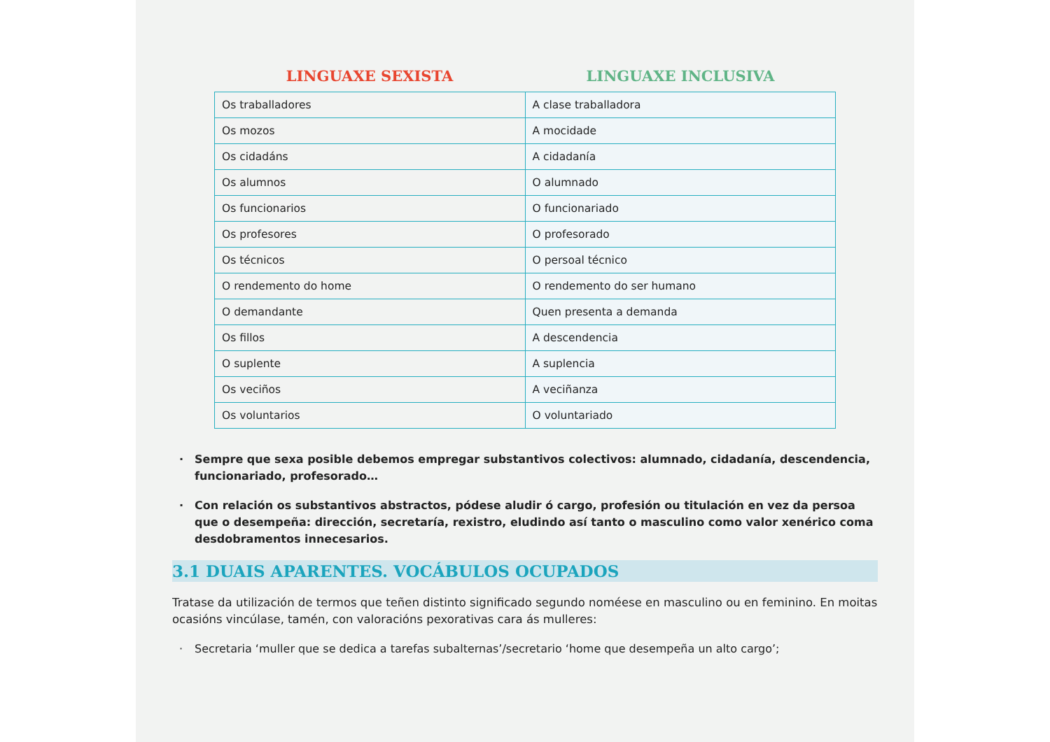LINGUAXE SEXISTA LINGUAXE INCLUSIVA
| Os traballadores | A clase traballadora |
| Os mozos | A mocidade |
| Os cidadáns | A cidadanía |
| Os alumnos | O alumnado |
| Os funcionarios | O funcionariado |
| Os profesores | O profesorado |
| Os técnicos | O persoal técnico |
| O rendemento do home | O rendemento do ser humano |
| O demandante | Quen presenta a demanda |
| Os fillos | A descendencia |
| O suplente | A suplencia |
| Os veciños | A veciñanza |
| Os voluntarios | O voluntariado |
· Sempre que sexa posible debemos empregar substantivos colectivos: alumnado, cidadanía, descendencia, funcionariado, profesorado…
· Con relación os substantivos abstractos, pódese aludir ó cargo, profesión ou titulación en vez da persoa que o desempeña: dirección, secretaría, rexistro, eludindo así tanto o masculino como valor xenérico coma desdobramentos innecesarios.
3.1 DUAIS APARENTES. VOCÁBULOS OCUPADOS
Tratase da utilización de termos que teñen distinto significado segundo noméese en masculino ou en feminino. En moitas ocasións vincúlase, tamén, con valoracións pexorativas cara ás mulleres:
· Secretaria ‘muller que se dedica a tarefas subalternas’/secretario ‘home que desempeña un alto cargo’;